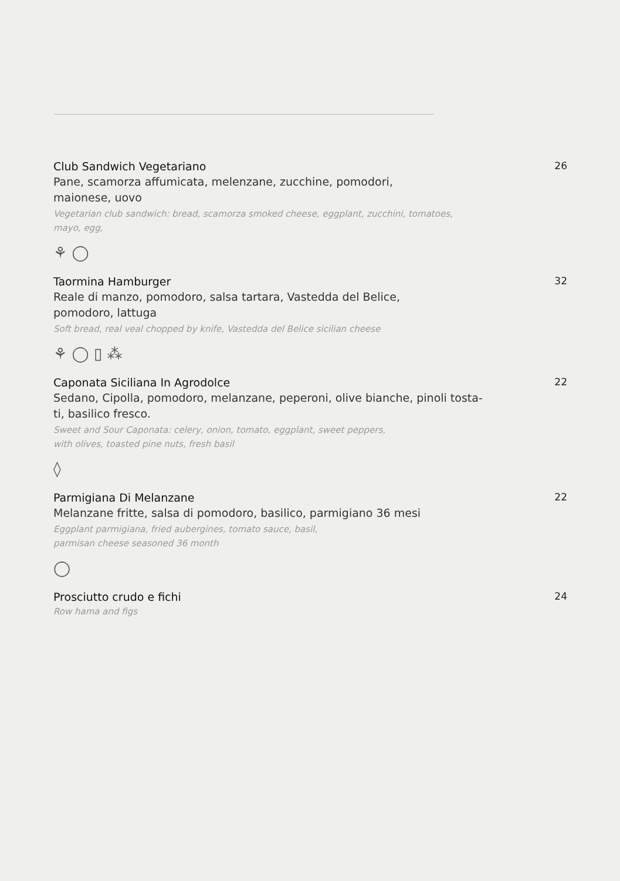Club Sandwich Vegetariano
Pane, scamorza affumicata, melenzane, zucchine, pomodori,
maionese, uovo
Vegetarian club sandwich: bread, scamorza smoked cheese, eggplant, zucchini, tomatoes,
mayo, egg,
⚘ ◯
26
Taormina Hamburger
Reale di manzo, pomodoro, salsa tartara, Vastedda del Belice,
pomodoro, lattuga
Soft bread, real veal chopped by knife, Vastedda del Belice sicilian cheese
⚘ ◯ ▯ ⁂
32
Caponata Siciliana In Agrodolce
Sedano, Cipolla, pomodoro, melanzane, peperoni, olive bianche, pinoli tosta-
ti, basilico fresco.
Sweet and Sour Caponata: celery, onion, tomato, eggplant, sweet peppers,
with olives, toasted pine nuts, fresh basil
◊
22
Parmigiana Di Melanzane
Melanzane fritte, salsa di pomodoro, basilico, parmigiano 36 mesi
Eggplant parmigiana, fried aubergines, tomato sauce, basil,
parmisan cheese seasoned 36 month
◯
22
Prosciutto crudo e fichi
Row hama and figs
24